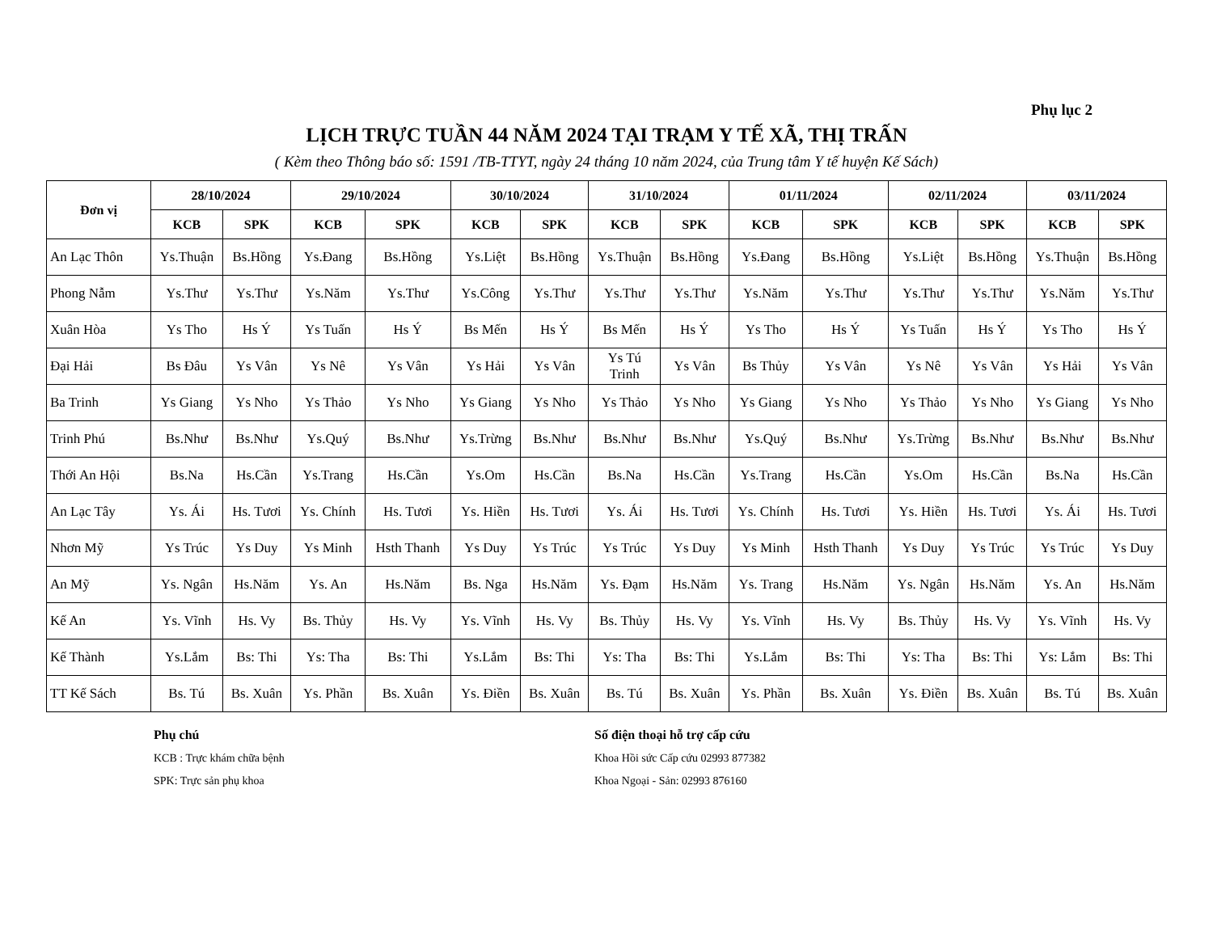Phụ lục 2
LỊCH TRỰC TUẦN 44 NĂM 2024 TẠI TRẠM Y TẾ XÃ, THỊ TRẤN
( Kèm theo Thông báo số: 1591 /TB-TTYT, ngày 24 tháng 10 năm 2024, của Trung tâm Y tế huyện Kế Sách)
| Đơn vị | 28/10/2024 | | 29/10/2024 | | 30/10/2024 | | 31/10/2024 | | 01/11/2024 | | 02/11/2024 | | 03/11/2024 | |
| --- | --- | --- | --- | --- | --- | --- | --- | --- | --- | --- | --- | --- | --- | --- |
| | KCB | SPK | KCB | SPK | KCB | SPK | KCB | SPK | KCB | SPK | KCB | SPK | KCB | SPK |
| An Lạc Thôn | Ys.Thuận | Bs.Hồng | Ys.Đang | Bs.Hồng | Ys.Liệt | Bs.Hồng | Ys.Thuận | Bs.Hồng | Ys.Đang | Bs.Hồng | Ys.Liệt | Bs.Hồng | Ys.Thuận | Bs.Hồng |
| Phong Nẫm | Ys.Thư | Ys.Thư | Ys.Năm | Ys.Thư | Ys.Công | Ys.Thư | Ys.Thư | Ys.Thư | Ys.Năm | Ys.Thư | Ys.Thư | Ys.Thư | Ys.Năm | Ys.Thư |
| Xuân Hòa | Ys Tho | Hs Ý | Ys Tuấn | Hs Ý | Bs Mến | Hs Ý | Bs Mến | Hs Ý | Ys Tho | Hs Ý | Ys Tuấn | Hs Ý | Ys Tho | Hs Ý |
| Đại Hải | Bs Đâu | Ys Vân | Ys Nê | Ys Vân | Ys Hải | Ys Vân | Ys Tú Trinh | Ys Vân | Bs Thủy | Ys Vân | Ys Nê | Ys Vân | Ys Hải | Ys Vân |
| Ba Trinh | Ys Giang | Ys Nho | Ys Thảo | Ys Nho | Ys Giang | Ys Nho | Ys Thảo | Ys Nho | Ys Giang | Ys Nho | Ys Thảo | Ys Nho | Ys Giang | Ys Nho |
| Trinh Phú | Bs.Như | Bs.Như | Ys.Quý | Bs.Như | Ys.Trừng | Bs.Như | Bs.Như | Bs.Như | Ys.Quý | Bs.Như | Ys.Trừng | Bs.Như | Bs.Như | Bs.Như |
| Thới An Hội | Bs.Na | Hs.Cần | Ys.Trang | Hs.Cần | Ys.Om | Hs.Cần | Bs.Na | Hs.Cần | Ys.Trang | Hs.Cần | Ys.Om | Hs.Cần | Bs.Na | Hs.Cần |
| An Lạc Tây | Ys. Ái | Hs. Tươi | Ys. Chính | Hs. Tươi | Ys. Hiền | Hs. Tươi | Ys. Ái | Hs. Tươi | Ys. Chính | Hs. Tươi | Ys. Hiền | Hs. Tươi | Ys. Ái | Hs. Tươi |
| Nhơn Mỹ | Ys Trúc | Ys Duy | Ys Minh | Hsth Thanh | Ys Duy | Ys Trúc | Ys Trúc | Ys Duy | Ys Minh | Hsth Thanh | Ys Duy | Ys Trúc | Ys Trúc | Ys Duy |
| An Mỹ | Ys. Ngân | Hs.Năm | Ys. An | Hs.Năm | Bs. Nga | Hs.Năm | Ys. Đạm | Hs.Năm | Ys. Trang | Hs.Năm | Ys. Ngân | Hs.Năm | Ys. An | Hs.Năm |
| Kế An | Ys. Vĩnh | Hs. Vy | Bs. Thủy | Hs. Vy | Ys. Vĩnh | Hs. Vy | Bs. Thủy | Hs. Vy | Ys. Vĩnh | Hs. Vy | Bs. Thủy | Hs. Vy | Ys. Vĩnh | Hs. Vy |
| Kế Thành | Ys.Lắm | Bs: Thi | Ys: Tha | Bs: Thi | Ys.Lắm | Bs: Thi | Ys: Tha | Bs: Thi | Ys.Lắm | Bs: Thi | Ys: Tha | Bs: Thi | Ys: Lắm | Bs: Thi |
| TT Kế Sách | Bs. Tú | Bs. Xuân | Ys. Phần | Bs. Xuân | Ys. Điền | Bs. Xuân | Bs. Tú | Bs. Xuân | Ys. Phần | Bs. Xuân | Ys. Điền | Bs. Xuân | Bs. Tú | Bs. Xuân |
Phụ chú
KCB : Trực khám chữa bệnh
SPK: Trực sản phụ khoa
Số điện thoại hỗ trợ cấp cứu
Khoa Hồi sức Cấp cứu 02993 877382
Khoa Ngoại - Sản: 02993 876160